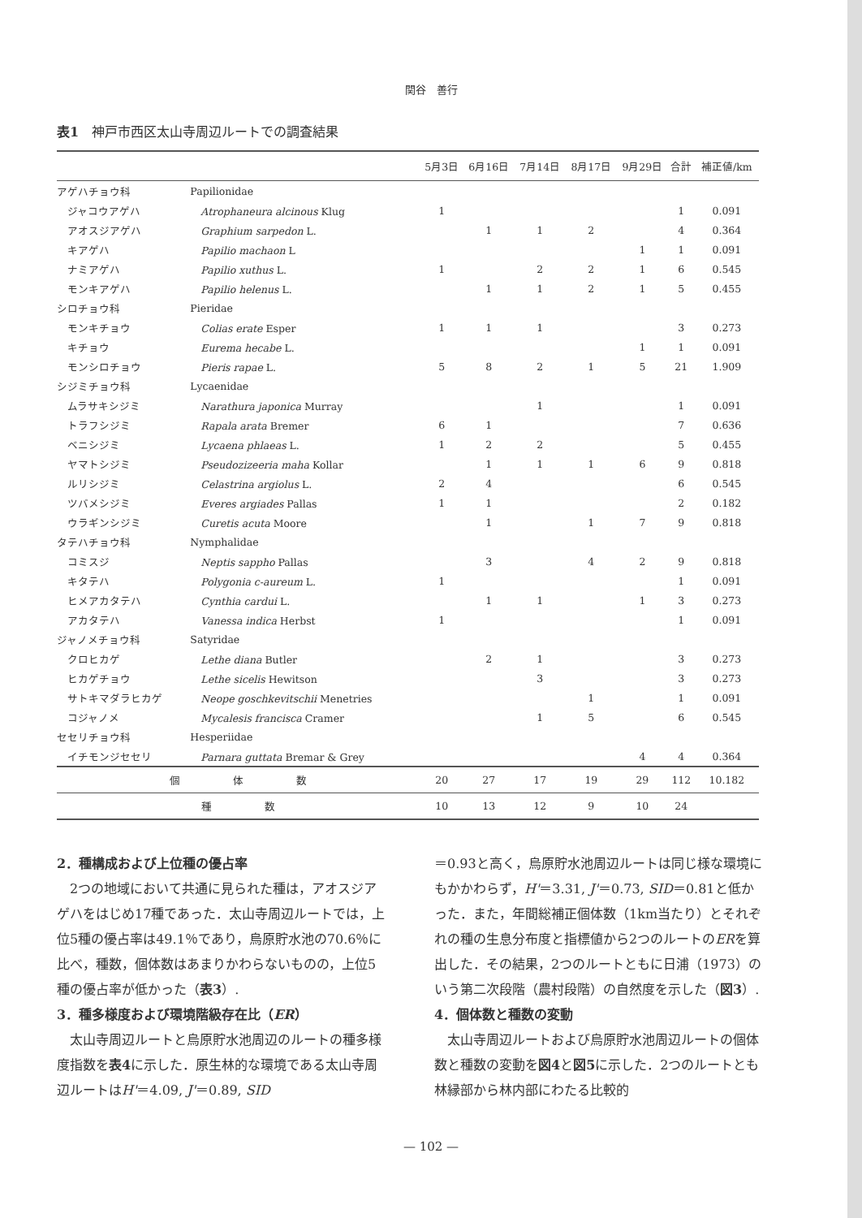関谷　善行
表1　神戸市西区太山寺周辺ルートでの調査結果
| | | 5月3日 | 6月16日 | 7月14日 | 8月17日 | 9月29日 | 合計 | 補正値/km |
| --- | --- | --- | --- | --- | --- | --- | --- | --- |
| アゲハチョウ科 | Papilionidae | | | | | | | |
| ジャコウアゲハ | Atrophaneura alcinous Klug | 1 | | | | | 1 | 0.091 |
| アオスジアゲハ | Graphium sarpedon L. | | 1 | 1 | 2 | | 4 | 0.364 |
| キアゲハ | Papilio machaon L | | | | | 1 | 1 | 0.091 |
| ナミアゲハ | Papilio xuthus L. | 1 | | 2 | 2 | 1 | 6 | 0.545 |
| モンキアゲハ | Papilio helenus L. | | 1 | 1 | 2 | 1 | 5 | 0.455 |
| シロチョウ科 | Pieridae | | | | | | | |
| モンキチョウ | Colias erate Esper | 1 | 1 | 1 | | | 3 | 0.273 |
| キチョウ | Eurema hecabe L. | | | | | 1 | 1 | 0.091 |
| モンシロチョウ | Pieris rapae L. | 5 | 8 | 2 | 1 | 5 | 21 | 1.909 |
| シジミチョウ科 | Lycaenidae | | | | | | | |
| ムラサキシジミ | Narathura japonica Murray | | | 1 | | | 1 | 0.091 |
| トラフシジミ | Rapala arata Bremer | 6 | 1 | | | | 7 | 0.636 |
| ベニシジミ | Lycaena phlaeas L. | 1 | 2 | 2 | | | 5 | 0.455 |
| ヤマトシジミ | Pseudozizeeria maha Kollar | | 1 | 1 | 1 | 6 | 9 | 0.818 |
| ルリシジミ | Celastrina argiolus L. | 2 | 4 | | | | 6 | 0.545 |
| ツバメシジミ | Everes argiades Pallas | 1 | 1 | | | | 2 | 0.182 |
| ウラギンシジミ | Curetis acuta Moore | | 1 | | 1 | 7 | 9 | 0.818 |
| タテハチョウ科 | Nymphalidae | | | | | | | |
| コミスジ | Neptis sappho Pallas | | 3 | | 4 | 2 | 9 | 0.818 |
| キタテハ | Polygonia c-aureum L. | 1 | | | | | 1 | 0.091 |
| ヒメアカタテハ | Cynthia cardui L. | | 1 | 1 | | 1 | 3 | 0.273 |
| アカタテハ | Vanessa indica Herbst | 1 | | | | | 1 | 0.091 |
| ジャノメチョウ科 | Satyridae | | | | | | | |
| クロヒカゲ | Lethe diana Butler | | 2 | 1 | | | 3 | 0.273 |
| ヒカゲチョウ | Lethe sicelis Hewitson | | | 3 | | | 3 | 0.273 |
| サトキマダラヒカゲ | Neope goschkevitschii Menetries | | | | 1 | | 1 | 0.091 |
| コジャノメ | Mycalesis francisca Cramer | | | 1 | 5 | | 6 | 0.545 |
| セセリチョウ科 | Hesperiidae | | | | | | | |
| イチモンジセセリ | Parnara guttata Bremar & Grey | | | | | 4 | 4 | 0.364 |
| 個 体 数 | | 20 | 27 | 17 | 19 | 29 | 112 | 10.182 |
| 種 数 | | 10 | 13 | 12 | 9 | 10 | 24 | |
2．種構成および上位種の優占率
　2つの地域において共通に見られた種は，アオスジアゲハをはじめ17種であった．太山寺周辺ルートでは，上位5種の優占率は49.1％であり，烏原貯水池の70.6％に比べ，種数，個体数はあまりかわらないものの，上位5種の優占率が低かった（表3）.
3．種多様度および環境階級存在比（ER）
　太山寺周辺ルートと烏原貯水池周辺のルートの種多様度指数を表4に示した．原生林的な環境である太山寺周辺ルートはH'＝4.09, J'＝0.89, SID
＝0.93と高く，烏原貯水池周辺ルートは同じ様な環境にもかかわらず，H'＝3.31, J'＝0.73, SID＝0.81と低かった．また，年間総補正個体数（1km当たり）とそれぞれの種の生息分布度と指標値から2つのルートのERを算出した．その結果，2つのルートともに日浦（1973）のいう第二次段階（農村段階）の自然度を示した（図3）.
4．個体数と種数の変動
　太山寺周辺ルートおよび烏原貯水池周辺ルートの個体数と種数の変動を図4と図5に示した．2つのルートとも林縁部から林内部にわたる比較的
— 102 —